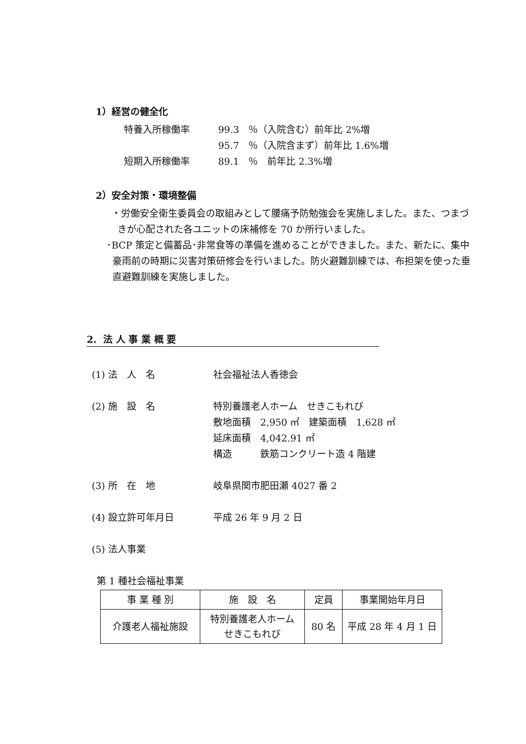1）経営の健全化
特養入所稼働率 99.3　％（入院含む）前年比 2%増
95.7　％（入院含まず）前年比 1.6%増
短期入所稼働率 89.1　％　前年比 2.3%増
2）安全対策・環境整備
・労働安全衛生委員会の取組みとして腰痛予防勉強会を実施しました。また、つまづきが心配された各ユニットの床補修を 70 か所行いました。
･BCP 策定と備蓄品･非常食等の準備を進めることができました。また、新たに、集中豪雨前の時期に災害対策研修会を行いました。防火避難訓練では、布担架を使った垂直避難訓練を実施しました。
2. 法 人 事 業 概 要
(1) 法　人　名 社会福祉法人香徳会
(2) 施　設　名 特別養護老人ホーム　せきこもれび
敷地面積　2,950 ㎡　建築面積　1,628 ㎡
延床面積　4,042.91 ㎡
構造　　　鉄筋コンクリート造 4 階建
(3) 所　在　地 岐阜県関市肥田瀬 4027 番 2
(4) 設立許可年月日 平成 26 年 9 月 2 日
(5) 法人事業
第 1 種社会福祉事業
| 事 業 種 別 | 施 設 名 | 定員 | 事業開始年月日 |
| --- | --- | --- | --- |
| 介護老人福祉施設 | 特別養護老人ホーム せきこもれび | 80 名 | 平成 28 年 4 月 1 日 |